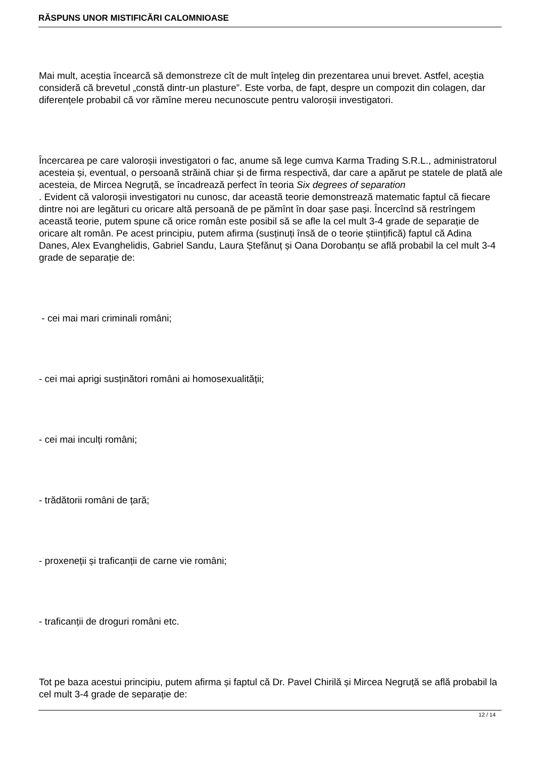RĂSPUNS UNOR MISTIFICĂRI CALOMNIOASE
Mai mult, aceștia încearcă să demonstreze cît de mult înțeleg din prezentarea unui brevet. Astfel, aceștia consideră că brevetul „constă dintr-un plasture”. Este vorba, de fapt, despre un compozit din colagen, dar diferențele probabil că vor rămîne mereu necunoscute pentru valoroșii investigatori.
Încercarea pe care valoroșii investigatori o fac, anume să lege cumva Karma Trading S.R.L., administratorul acesteia și, eventual, o persoană străină chiar și de firma respectivă, dar care a apărut pe statele de plată ale acesteia, de Mircea Negruță, se încadrează perfect în teoria Six degrees of separation
. Evident că valoroșii investigatori nu cunosc, dar această teorie demonstrează matematic faptul că fiecare dintre noi are legături cu oricare altă persoană de pe pămînt în doar șase pași. Încercînd să restrîngem această teorie, putem spune că orice român este posibil să se afle la cel mult 3-4 grade de separație de oricare alt român. Pe acest principiu, putem afirma (susținuți însă de o teorie științifică) faptul că Adina Danes, Alex Evanghelidis, Gabriel Sandu, Laura Ștefănuț și Oana Dorobanțu se află probabil la cel mult 3-4 grade de separație de:
- cei mai mari criminali români;
- cei mai aprigi susținători români ai homosexualității;
- cei mai inculți români;
- trădătorii români de țară;
- proxeneții și traficanții de carne vie români;
- traficanții de droguri români etc.
Tot pe baza acestui principiu, putem afirma și faptul că Dr. Pavel Chirilă și Mircea Negruță se află probabil la cel mult 3-4 grade de separație de:
12 / 14